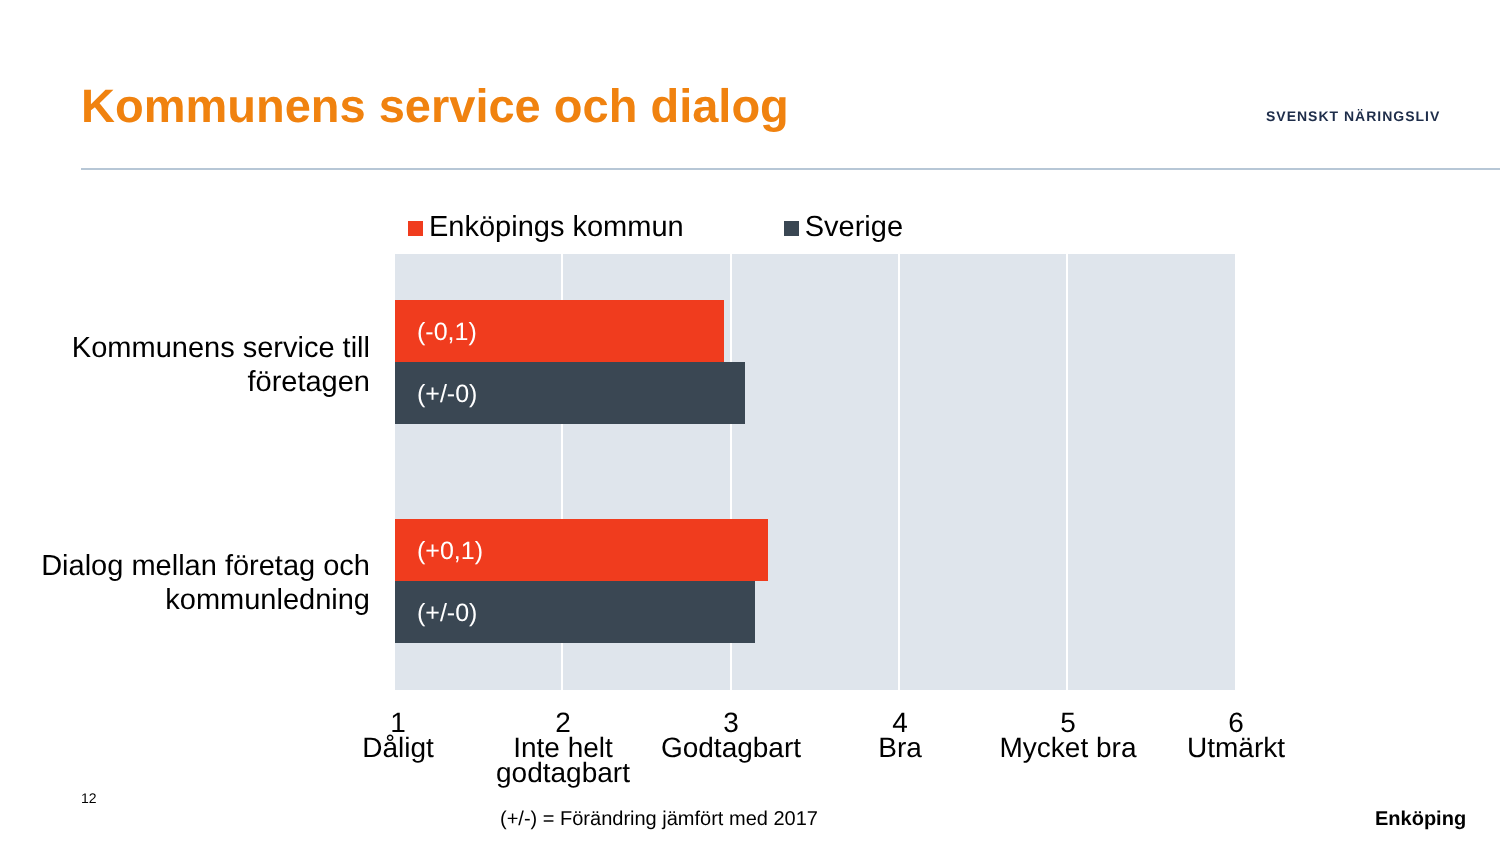Kommunens service och dialog SVENSKT NÄRINGSLIV
Enköpings kommun Sverige
Kommunens service till företagen
Dialog mellan företag och kommunledning
(-0,1)
(+/-0)
(+0,1)
(+/-0)
1
Dåligt
2
Inte helt godtagbart
3
Godtagbart
4
Bra
5
Mycket bra
6
Utmärkt
12
(+/-) = Förändring jämfört med 2017
Enköping